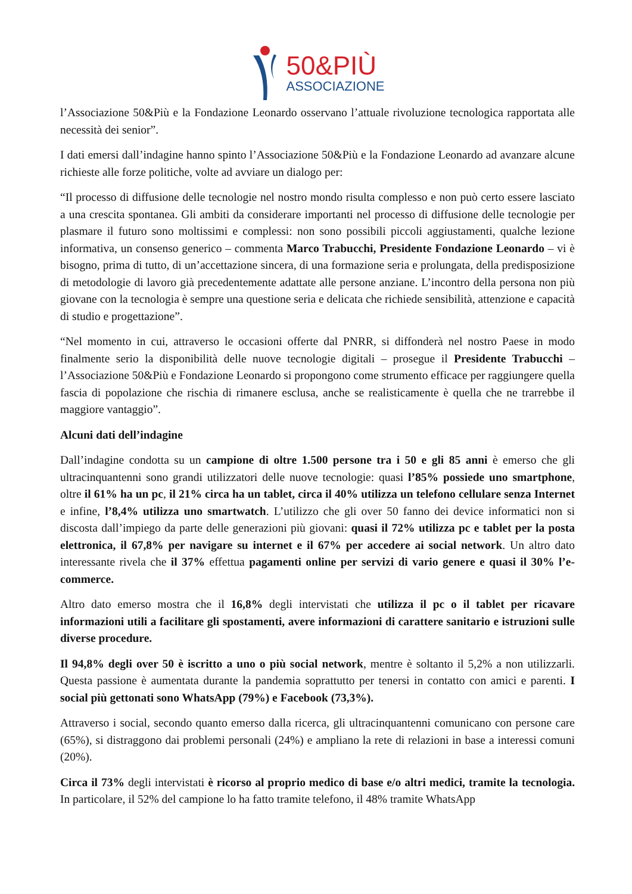50&PIÙ
ASSOCIAZIONE
l’Associazione 50&Più e la Fondazione Leonardo osservano l’attuale rivoluzione tecnologica rapportata alle necessità dei senior”.
I dati emersi dall’indagine hanno spinto l’Associazione 50&Più e la Fondazione Leonardo ad avanzare alcune richieste alle forze politiche, volte ad avviare un dialogo per:
“Il processo di diffusione delle tecnologie nel nostro mondo risulta complesso e non può certo essere lasciato a una crescita spontanea. Gli ambiti da considerare importanti nel processo di diffusione delle tecnologie per plasmare il futuro sono moltissimi e complessi: non sono possibili piccoli aggiustamenti, qualche lezione informativa, un consenso generico – commenta Marco Trabucchi, Presidente Fondazione Leonardo – vi è bisogno, prima di tutto, di un’accettazione sincera, di una formazione seria e prolungata, della predisposizione di metodologie di lavoro già precedentemente adattate alle persone anziane. L’incontro della persona non più giovane con la tecnologia è sempre una questione seria e delicata che richiede sensibilità, attenzione e capacità di studio e progettazione”.
“Nel momento in cui, attraverso le occasioni offerte dal PNRR, si diffonderà nel nostro Paese in modo finalmente serio la disponibilità delle nuove tecnologie digitali – prosegue il Presidente Trabucchi – l’Associazione 50&Più e Fondazione Leonardo si propongono come strumento efficace per raggiungere quella fascia di popolazione che rischia di rimanere esclusa, anche se realisticamente è quella che ne trarrebbe il maggiore vantaggio”.
Alcuni dati dell’indagine
Dall’indagine condotta su un campione di oltre 1.500 persone tra i 50 e gli 85 anni è emerso che gli ultracinquantenni sono grandi utilizzatori delle nuove tecnologie: quasi l’85% possiede uno smartphone, oltre il 61% ha un pc, il 21% circa ha un tablet, circa il 40% utilizza un telefono cellulare senza Internet e infine, l’8,4% utilizza uno smartwatch. L’utilizzo che gli over 50 fanno dei device informatici non si discosta dall’impiego da parte delle generazioni più giovani: quasi il 72% utilizza pc e tablet per la posta elettronica, il 67,8% per navigare su internet e il 67% per accedere ai social network. Un altro dato interessante rivela che il 37% effettua pagamenti online per servizi di vario genere e quasi il 30% l’e-commerce.
Altro dato emerso mostra che il 16,8% degli intervistati che utilizza il pc o il tablet per ricavare informazioni utili a facilitare gli spostamenti, avere informazioni di carattere sanitario e istruzioni sulle diverse procedure.
Il 94,8% degli over 50 è iscritto a uno o più social network, mentre è soltanto il 5,2% a non utilizzarli. Questa passione è aumentata durante la pandemia soprattutto per tenersi in contatto con amici e parenti. I social più gettonati sono WhatsApp (79%) e Facebook (73,3%).
Attraverso i social, secondo quanto emerso dalla ricerca, gli ultracinquantenni comunicano con persone care (65%), si distraggono dai problemi personali (24%) e ampliano la rete di relazioni in base a interessi comuni (20%).
Circa il 73% degli intervistati è ricorso al proprio medico di base e/o altri medici, tramite la tecnologia. In particolare, il 52% del campione lo ha fatto tramite telefono, il 48% tramite WhatsApp